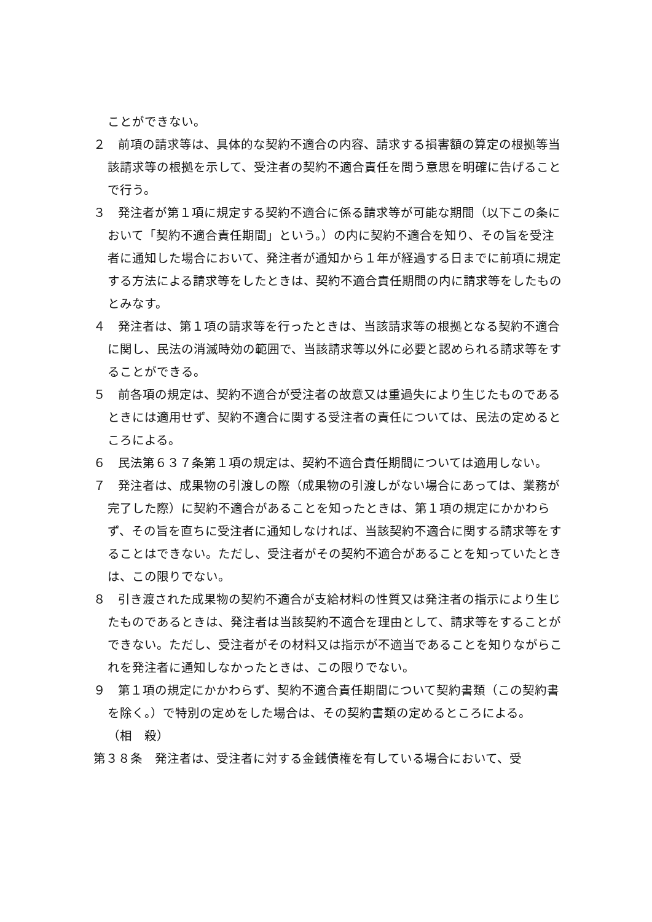ことができない。
２　前項の請求等は、具体的な契約不適合の内容、請求する損害額の算定の根拠等当該請求等の根拠を示して、受注者の契約不適合責任を問う意思を明確に告げることで行う。
３　発注者が第１項に規定する契約不適合に係る請求等が可能な期間（以下この条において「契約不適合責任期間」という。）の内に契約不適合を知り、その旨を受注者に通知した場合において、発注者が通知から１年が経過する日までに前項に規定する方法による請求等をしたときは、契約不適合責任期間の内に請求等をしたものとみなす。
４　発注者は、第１項の請求等を行ったときは、当該請求等の根拠となる契約不適合に関し、民法の消滅時効の範囲で、当該請求等以外に必要と認められる請求等をすることができる。
５　前各項の規定は、契約不適合が受注者の故意又は重過失により生じたものであるときには適用せず、契約不適合に関する受注者の責任については、民法の定めるところによる。
６　民法第６３７条第１項の規定は、契約不適合責任期間については適用しない。
７　発注者は、成果物の引渡しの際（成果物の引渡しがない場合にあっては、業務が完了した際）に契約不適合があることを知ったときは、第１項の規定にかかわらず、その旨を直ちに受注者に通知しなければ、当該契約不適合に関する請求等をすることはできない。ただし、受注者がその契約不適合があることを知っていたときは、この限りでない。
８　引き渡された成果物の契約不適合が支給材料の性質又は発注者の指示により生じたものであるときは、発注者は当該契約不適合を理由として、請求等をすることができない。ただし、受注者がその材料又は指示が不適当であることを知りながらこれを発注者に通知しなかったときは、この限りでない。
９　第１項の規定にかかわらず、契約不適合責任期間について契約書類（この契約書を除く。）で特別の定めをした場合は、その契約書類の定めるところによる。
（相　殺）
第３８条　発注者は、受注者に対する金銭債権を有している場合において、受